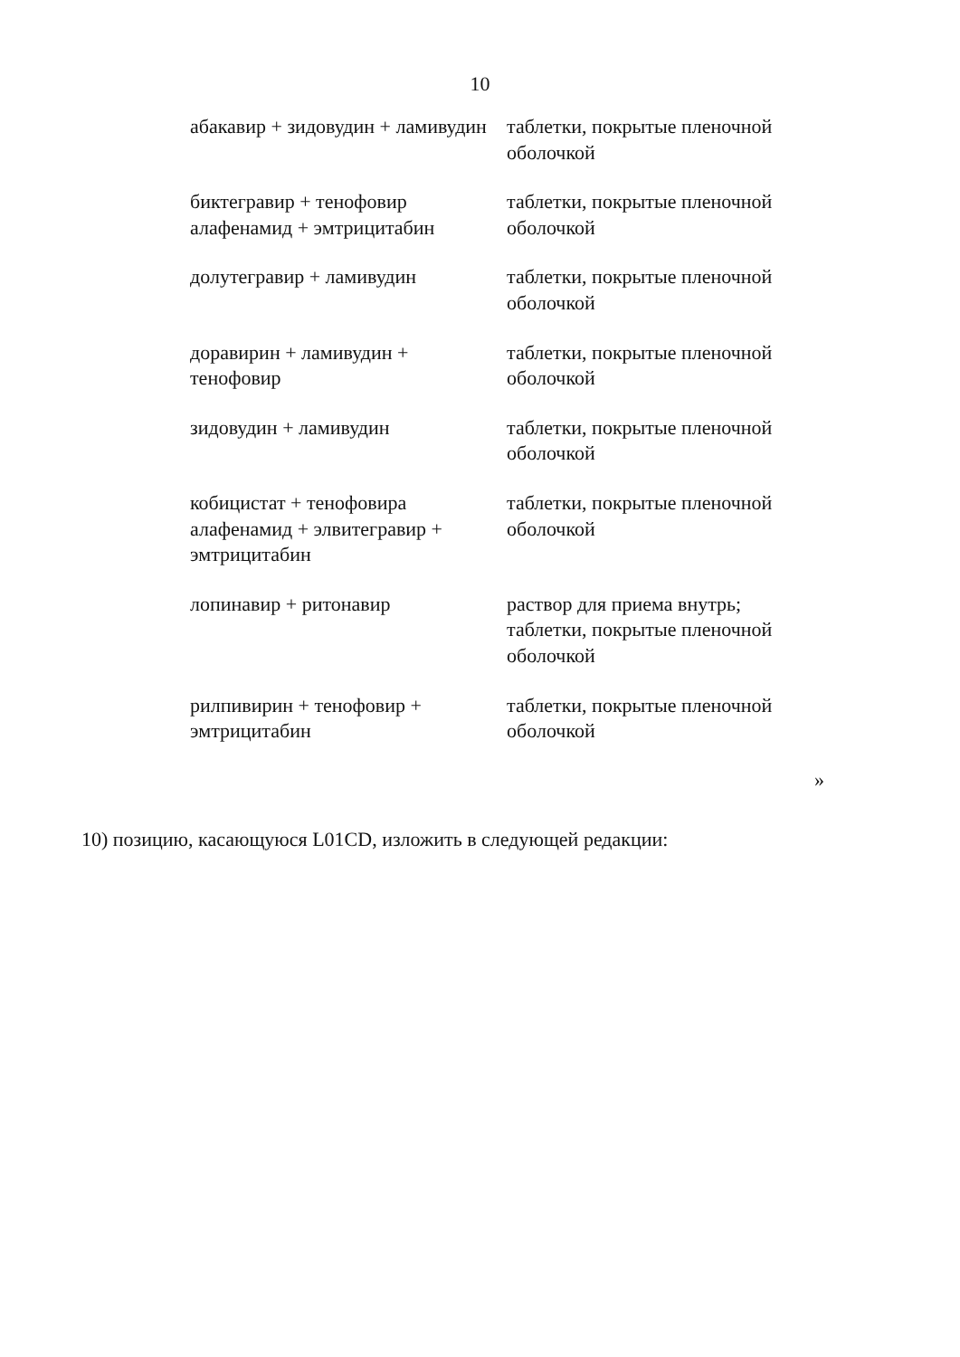10
| абакавир + зидовудин + ламивудин | таблетки, покрытые пленочной оболочкой |
| биктегравир + тенофовир алафенамид + эмтрицитабин | таблетки, покрытые пленочной оболочкой |
| долутегравир + ламивудин | таблетки, покрытые пленочной оболочкой |
| доравирин + ламивудин + тенофовир | таблетки, покрытые пленочной оболочкой |
| зидовудин + ламивудин | таблетки, покрытые пленочной оболочкой |
| кобицистат + тенофовира алафенамид + элвитегравир + эмтрицитабин | таблетки, покрытые пленочной оболочкой |
| лопинавир + ритонавир | раствор для приема внутрь; таблетки, покрытые пленочной оболочкой |
| рилпивирин + тенофовир + эмтрицитабин | таблетки, покрытые пленочной оболочкой |
»
10) позицию, касающуюся L01CD, изложить в следующей редакции: